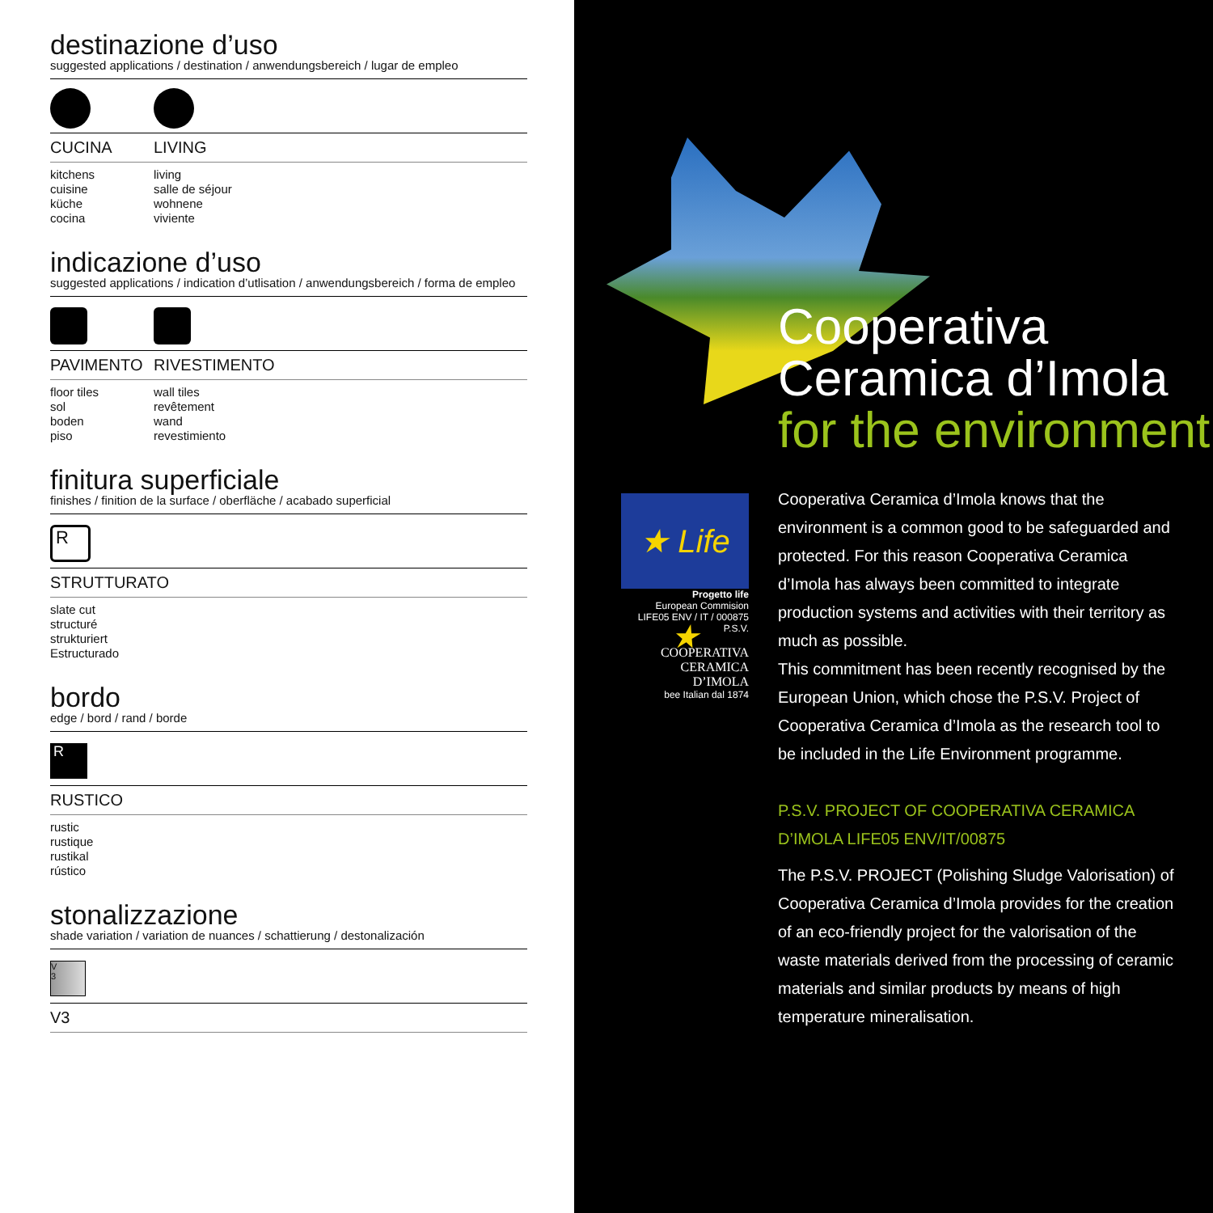destinazione d’uso
suggested applications / destination / anwendungsbereich / lugar de empleo
CUCINA LIVING
kitchens
cuisine
küche
cocina
living
salle de séjour
wohnene
viviente
indicazione d’uso
suggested applications / indication d’utlisation / anwendungsbereich / forma de empleo
PAVIMENTO RIVESTIMENTO
floor tiles
sol
boden
piso
wall tiles
revêtement
wand
revestimiento
finitura superficiale
finishes / finition de la surface / oberfläche / acabado superficial
R
STRUTTURATO
slate cut
structuré
strukturiert
Estructurado
bordo
edge / bord / rand / borde
R
RUSTICO
rustic
rustique
rustikal
rústico
stonalizzazione
shade variation / variation de nuances / schattierung / destonalización
V
3
V3
Cooperativa
Ceramica d’Imola
for the environment
★ Life ★
Progetto life
European Commision
LIFE05 ENV / IT / 000875 P.S.V.
COOPERATIVA
CERAMICA
D’IMOLA
bee Italian dal 1874
Cooperativa Ceramica d’Imola knows that the environment is a common good to be safeguarded and protected. For this reason Cooperativa Ceramica d’Imola has always been committed to integrate production systems and activities with their territory as much as possible.
This commitment has been recently recognised by the European Union, which chose the P.S.V. Project of Cooperativa Ceramica d’Imola as the research tool to be included in the Life Environment programme.
P.S.V. PROJECT OF COOPERATIVA CERAMICA D’IMOLA LIFE05 ENV/IT/00875
The P.S.V. PROJECT (Polishing Sludge Valorisation) of Cooperativa Ceramica d’Imola provides for the creation of an eco-friendly project for the valorisation of the waste materials derived from the processing of ceramic materials and similar products by means of high temperature mineralisation.